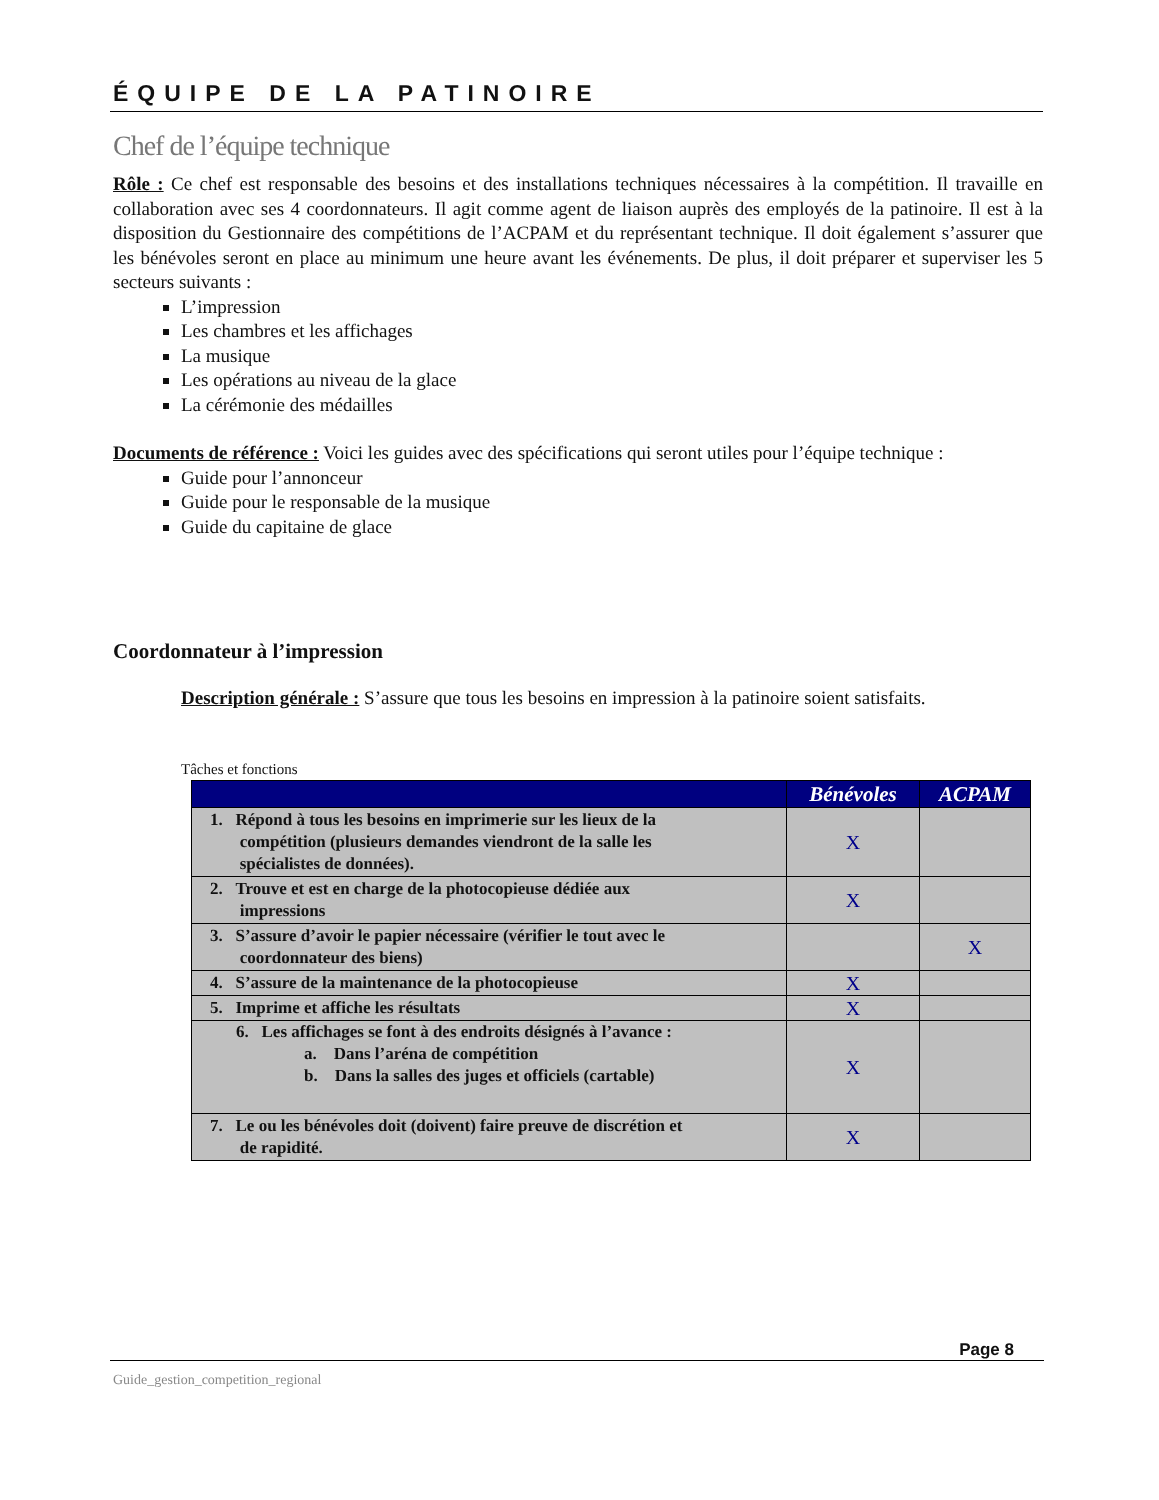ÉQUIPE DE LA PATINOIRE
Chef de l’équipe technique
Rôle : Ce chef est responsable des besoins et des installations techniques nécessaires à la compétition. Il travaille en collaboration avec ses 4 coordonnateurs. Il agit comme agent de liaison auprès des employés de la patinoire. Il est à la disposition du Gestionnaire des compétitions de l’ACPAM et du représentant technique. Il doit également s’assurer que les bénévoles seront en place au minimum une heure avant les événements. De plus, il doit préparer et superviser les 5 secteurs suivants :
L’impression
Les chambres et les affichages
La musique
Les opérations au niveau de la glace
La cérémonie des médailles
Documents de référence : Voici les guides avec des spécifications qui seront utiles pour l’équipe technique :
Guide pour l’annonceur
Guide pour le responsable de la musique
Guide du capitaine de glace
Coordonnateur à l’impression
Description générale : S’assure que tous les besoins en impression à la patinoire soient satisfaits.
Tâches et fonctions
| | Bénévoles | ACPAM |
| --- | --- | --- |
| 1. Répond à tous les besoins en imprimerie sur les lieux de la compétition (plusieurs demandes viendront de la salle les spécialistes de données). | X | |
| 2. Trouve et est en charge de la photocopieuse dédiée aux impressions | X | |
| 3. S’assure d’avoir le papier nécessaire (vérifier le tout avec le coordonnateur des biens) | | X |
| 4. S’assure de la maintenance de la photocopieuse | X | |
| 5. Imprime et affiche les résultats | X | |
| 6. Les affichages se font à des endroits désignés à l’avance : a. Dans l’aréna de compétition b. Dans la salles des juges et officiels (cartable) | X | |
| 7. Le ou les bénévoles doit (doivent) faire preuve de discrétion et de rapidité. | X | |
Page 8
Guide_gestion_competition_regional